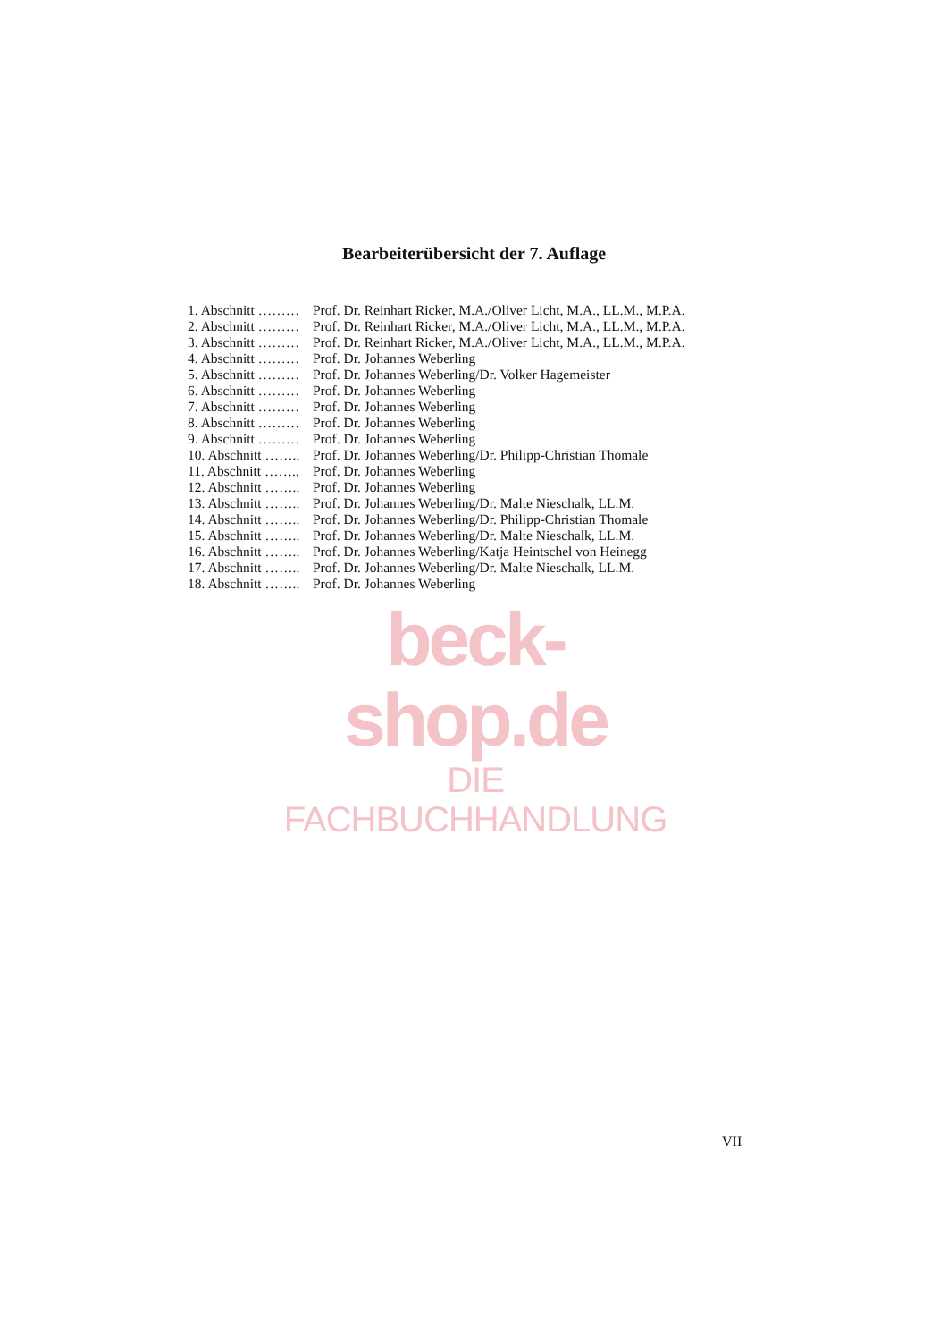Bearbeiterübersicht der 7. Auflage
| 1. Abschnitt ……… | Prof. Dr. Reinhart Ricker, M.A./Oliver Licht, M.A., LL.M., M.P.A. |
| 2. Abschnitt ……… | Prof. Dr. Reinhart Ricker, M.A./Oliver Licht, M.A., LL.M., M.P.A. |
| 3. Abschnitt ……… | Prof. Dr. Reinhart Ricker, M.A./Oliver Licht, M.A., LL.M., M.P.A. |
| 4. Abschnitt ……… | Prof. Dr. Johannes Weberling |
| 5. Abschnitt ……… | Prof. Dr. Johannes Weberling/Dr. Volker Hagemeister |
| 6. Abschnitt ……… | Prof. Dr. Johannes Weberling |
| 7. Abschnitt ……… | Prof. Dr. Johannes Weberling |
| 8. Abschnitt ……… | Prof. Dr. Johannes Weberling |
| 9. Abschnitt ……… | Prof. Dr. Johannes Weberling |
| 10. Abschnitt …….. | Prof. Dr. Johannes Weberling/Dr. Philipp-Christian Thomale |
| 11. Abschnitt …….. | Prof. Dr. Johannes Weberling |
| 12. Abschnitt …….. | Prof. Dr. Johannes Weberling |
| 13. Abschnitt …….. | Prof. Dr. Johannes Weberling/Dr. Malte Nieschalk, LL.M. |
| 14. Abschnitt …….. | Prof. Dr. Johannes Weberling/Dr. Philipp-Christian Thomale |
| 15. Abschnitt …….. | Prof. Dr. Johannes Weberling/Dr. Malte Nieschalk, LL.M. |
| 16. Abschnitt …….. | Prof. Dr. Johannes Weberling/Katja Heintschel von Heinegg |
| 17. Abschnitt …….. | Prof. Dr. Johannes Weberling/Dr. Malte Nieschalk, LL.M. |
| 18. Abschnitt …….. | Prof. Dr. Johannes Weberling |
beck-shop.de
DIE FACHBUCHHANDLUNG
VII